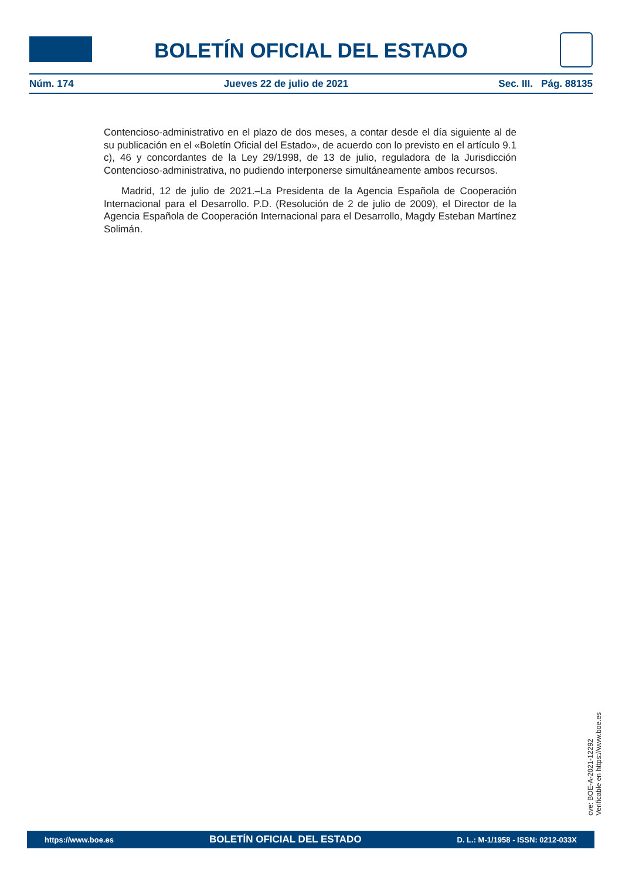BOLETÍN OFICIAL DEL ESTADO
Núm. 174 Jueves 22 de julio de 2021 Sec. III. Pág. 88135
Contencioso-administrativo en el plazo de dos meses, a contar desde el día siguiente al de su publicación en el «Boletín Oficial del Estado», de acuerdo con lo previsto en el artículo 9.1 c), 46 y concordantes de la Ley 29/1998, de 13 de julio, reguladora de la Jurisdicción Contencioso-administrativa, no pudiendo interponerse simultáneamente ambos recursos.
Madrid, 12 de julio de 2021.–La Presidenta de la Agencia Española de Cooperación Internacional para el Desarrollo. P.D. (Resolución de 2 de julio de 2009), el Director de la Agencia Española de Cooperación Internacional para el Desarrollo, Magdy Esteban Martínez Solimán.
cve: BOE-A-2021-12292
Verificable en https://www.boe.es
https://www.boe.es BOLETÍN OFICIAL DEL ESTADO D. L.: M-1/1958 - ISSN: 0212-033X